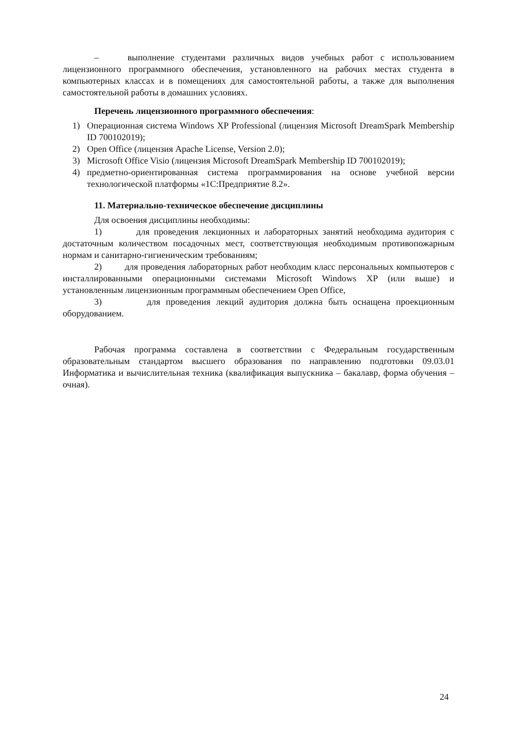– выполнение студентами различных видов учебных работ с использованием лицензионного программного обеспечения, установленного на рабочих местах студента в компьютерных классах и в помещениях для самостоятельной работы, а также для выполнения самостоятельной работы в домашних условиях.
Перечень лицензионного программного обеспечения:
1) Операционная система Windows XP Professional (лицензия Microsoft DreamSpark Membership ID 700102019);
2) Open Office (лицензия Apache License, Version 2.0);
3) Microsoft Office Visio (лицензия Microsoft DreamSpark Membership ID 700102019);
4) предметно-ориентированная система программирования на основе учебной версии технологической платформы «1С:Предприятие 8.2».
11. Материально-техническое обеспечение дисциплины
Для освоения дисциплины необходимы:
1) для проведения лекционных и лабораторных занятий необходима аудитория с достаточным количеством посадочных мест, соответствующая необходимым противопожарным нормам и санитарно-гигиеническим требованиям;
2) для проведения лабораторных работ необходим класс персональных компьютеров с инсталлированными операционными системами Microsoft Windows XP (или выше) и установленным лицензионным программным обеспечением Open Office,
3) для проведения лекций аудитория должна быть оснащена проекционным оборудованием.
Рабочая программа составлена в соответствии с Федеральным государственным образовательным стандартом высшего образования по направлению подготовки 09.03.01 Информатика и вычислительная техника (квалификация выпускника – бакалавр, форма обучения – очная).
24